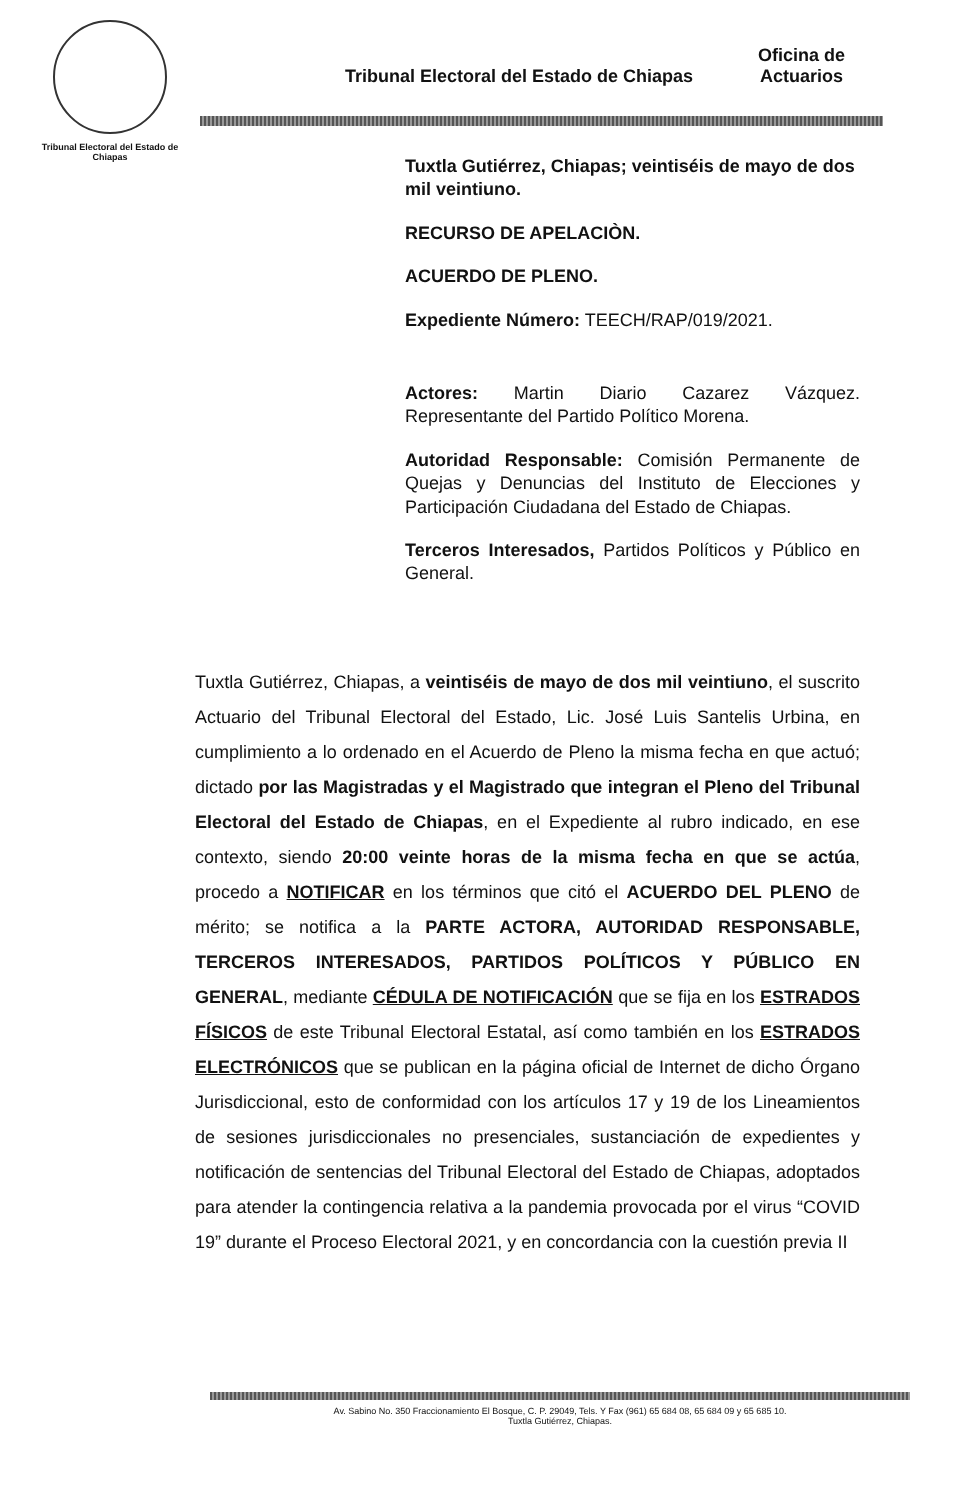Tribunal Electoral del Estado de Chiapas
Tribunal Electoral del Estado de Chiapas
Oficina de
Actuarios
Tuxtla Gutiérrez, Chiapas; veintiséis de mayo de dos mil veintiuno.
RECURSO DE APELACIÒN.
ACUERDO DE PLENO.
Expediente Número: TEECH/RAP/019/2021.
Actores: Martin Diario Cazarez Vázquez. Representante del Partido Político Morena.
Autoridad Responsable: Comisión Permanente de Quejas y Denuncias del Instituto de Elecciones y Participación Ciudadana del Estado de Chiapas.
Terceros Interesados, Partidos Políticos y Público en General.
Tuxtla Gutiérrez, Chiapas, a veintiséis de mayo de dos mil veintiuno, el suscrito Actuario del Tribunal Electoral del Estado, Lic. José Luis Santelis Urbina, en cumplimiento a lo ordenado en el Acuerdo de Pleno la misma fecha en que actuó; dictado por las Magistradas y el Magistrado que integran el Pleno del Tribunal Electoral del Estado de Chiapas, en el Expediente al rubro indicado, en ese contexto, siendo 20:00 veinte horas de la misma fecha en que se actúa, procedo a NOTIFICAR en los términos que citó el ACUERDO DEL PLENO de mérito; se notifica a la PARTE ACTORA, AUTORIDAD RESPONSABLE, TERCEROS INTERESADOS, PARTIDOS POLÍTICOS Y PÚBLICO EN GENERAL, mediante CÉDULA DE NOTIFICACIÓN que se fija en los ESTRADOS FÍSICOS de este Tribunal Electoral Estatal, así como también en los ESTRADOS ELECTRÓNICOS que se publican en la página oficial de Internet de dicho Órgano Jurisdiccional, esto de conformidad con los artículos 17 y 19 de los Lineamientos de sesiones jurisdiccionales no presenciales, sustanciación de expedientes y notificación de sentencias del Tribunal Electoral del Estado de Chiapas, adoptados para atender la contingencia relativa a la pandemia provocada por el virus “COVID 19” durante el Proceso Electoral 2021, y en concordancia con la cuestión previa II
Av. Sabino No. 350 Fraccionamiento El Bosque, C. P. 29049, Tels. Y Fax (961) 65 684 08, 65 684 09 y 65 685 10.
Tuxtla Gutiérrez, Chiapas.